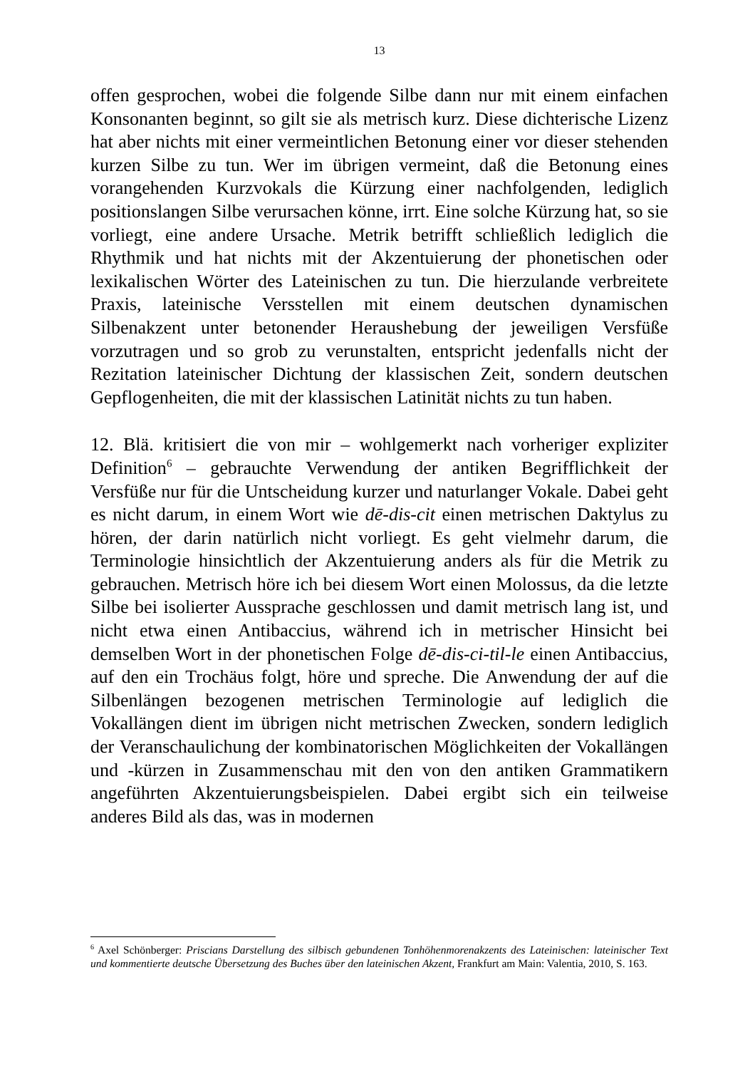13
offen gesprochen, wobei die folgende Silbe dann nur mit einem einfachen Konsonanten beginnt, so gilt sie als metrisch kurz. Diese dichterische Lizenz hat aber nichts mit einer vermeintlichen Betonung einer vor dieser stehenden kurzen Silbe zu tun. Wer im übrigen vermeint, daß die Betonung eines vorangehenden Kurzvokals die Kürzung einer nachfolgenden, lediglich positionslangen Silbe verursachen könne, irrt. Eine solche Kürzung hat, so sie vorliegt, eine andere Ursache. Metrik betrifft schließlich lediglich die Rhythmik und hat nichts mit der Akzentuierung der phonetischen oder lexikalischen Wörter des Lateinischen zu tun. Die hierzulande verbreitete Praxis, lateinische Versstellen mit einem deutschen dynamischen Silbenakzent unter betonender Heraushebung der jeweiligen Versfüße vorzutragen und so grob zu verunstalten, entspricht jedenfalls nicht der Rezitation lateinischer Dichtung der klassischen Zeit, sondern deutschen Gepflogenheiten, die mit der klassischen Latinität nichts zu tun haben.
12. Blä. kritisiert die von mir – wohlgemerkt nach vorheriger expliziter Definition<sup>6</sup> – gebrauchte Verwendung der antiken Begrifflichkeit der Versfüße nur für die Untscheidung kurzer und naturlanger Vokale. Dabei geht es nicht darum, in einem Wort wie dē-dis-cit einen metrischen Daktylus zu hören, der darin natürlich nicht vorliegt. Es geht vielmehr darum, die Terminologie hinsichtlich der Akzentuierung anders als für die Metrik zu gebrauchen. Metrisch höre ich bei diesem Wort einen Molossus, da die letzte Silbe bei isolierter Aussprache geschlossen und damit metrisch lang ist, und nicht etwa einen Antibaccius, während ich in metrischer Hinsicht bei demselben Wort in der phonetischen Folge dē-dis-ci-til-le einen Antibaccius, auf den ein Trochäus folgt, höre und spreche. Die Anwendung der auf die Silbenlängen bezogenen metrischen Terminologie auf lediglich die Vokallängen dient im übrigen nicht metrischen Zwecken, sondern lediglich der Veranschaulichung der kombinatorischen Möglichkeiten der Vokallängen und -kürzen in Zusammenschau mit den von den antiken Grammatikern angeführten Akzentuierungsbeispielen. Dabei ergibt sich ein teilweise anderes Bild als das, was in modernen
<sup>6</sup> Axel Schönberger: Priscians Darstellung des silbisch gebundenen Tonhöhenmorenakzents des Lateinischen: lateinischer Text und kommentierte deutsche Übersetzung des Buches über den lateinischen Akzent, Frankfurt am Main: Valentia, 2010, S. 163.